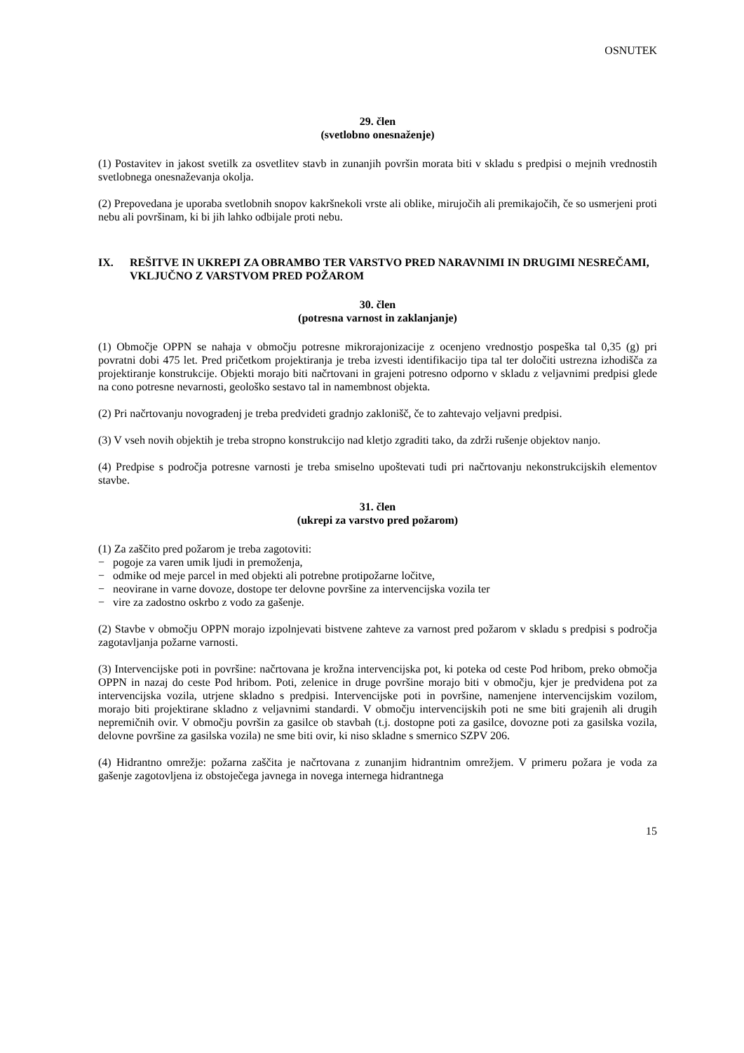OSNUTEK
29. člen
(svetlobno onesnaženje)
(1) Postavitev in jakost svetilk za osvetlitev stavb in zunanjih površin morata biti v skladu s predpisi o mejnih vrednostih svetlobnega onesnaževanja okolja.
(2) Prepovedana je uporaba svetlobnih snopov kakršnekoli vrste ali oblike, mirujočih ali premikajočih, če so usmerjeni proti nebu ali površinam, ki bi jih lahko odbijale proti nebu.
IX. REŠITVE IN UKREPI ZA OBRAMBO TER VARSTVO PRED NARAVNIMI IN DRUGIMI NESREČAMI, VKLJUČNO Z VARSTVOM PRED POŽAROM
30. člen
(potresna varnost in zaklanjanje)
(1) Območje OPPN se nahaja v območju potresne mikrorajonizacije z ocenjeno vrednostjo pospeška tal 0,35 (g) pri povratni dobi 475 let. Pred pričetkom projektiranja je treba izvesti identifikacijo tipa tal ter določiti ustrezna izhodišča za projektiranje konstrukcije. Objekti morajo biti načrtovani in grajeni potresno odporno v skladu z veljavnimi predpisi glede na cono potresne nevarnosti, geološko sestavo tal in namembnost objekta.
(2) Pri načrtovanju novogradenj je treba predvideti gradnjo zaklonišč, če to zahtevajo veljavni predpisi.
(3) V vseh novih objektih je treba stropno konstrukcijo nad kletjo zgraditi tako, da zdrži rušenje objektov nanjo.
(4) Predpise s področja potresne varnosti je treba smiselno upoštevati tudi pri načrtovanju nekonstrukcijskih elementov stavbe.
31. člen
(ukrepi za varstvo pred požarom)
(1) Za zaščito pred požarom je treba zagotoviti:
− pogoje za varen umik ljudi in premoženja,
− odmike od meje parcel in med objekti ali potrebne protipožarne ločitve,
− neovirane in varne dovoze, dostope ter delovne površine za intervencijska vozila ter
− vire za zadostno oskrbo z vodo za gašenje.
(2) Stavbe v območju OPPN morajo izpolnjevati bistvene zahteve za varnost pred požarom v skladu s predpisi s področja zagotavljanja požarne varnosti.
(3) Intervencijske poti in površine: načrtovana je krožna intervencijska pot, ki poteka od ceste Pod hribom, preko območja OPPN in nazaj do ceste Pod hribom. Poti, zelenice in druge površine morajo biti v območju, kjer je predvidena pot za intervencijska vozila, utrjene skladno s predpisi. Intervencijske poti in površine, namenjene intervencijskim vozilom, morajo biti projektirane skladno z veljavnimi standardi. V območju intervencijskih poti ne sme biti grajenih ali drugih nepremičnih ovir. V območju površin za gasilce ob stavbah (t.j. dostopne poti za gasilce, dovozne poti za gasilska vozila, delovne površine za gasilska vozila) ne sme biti ovir, ki niso skladne s smernico SZPV 206.
(4) Hidrantno omrežje: požarna zaščita je načrtovana z zunanjim hidrantnim omrežjem. V primeru požara je voda za gašenje zagotovljena iz obstoječega javnega in novega internega hidrantnega
15